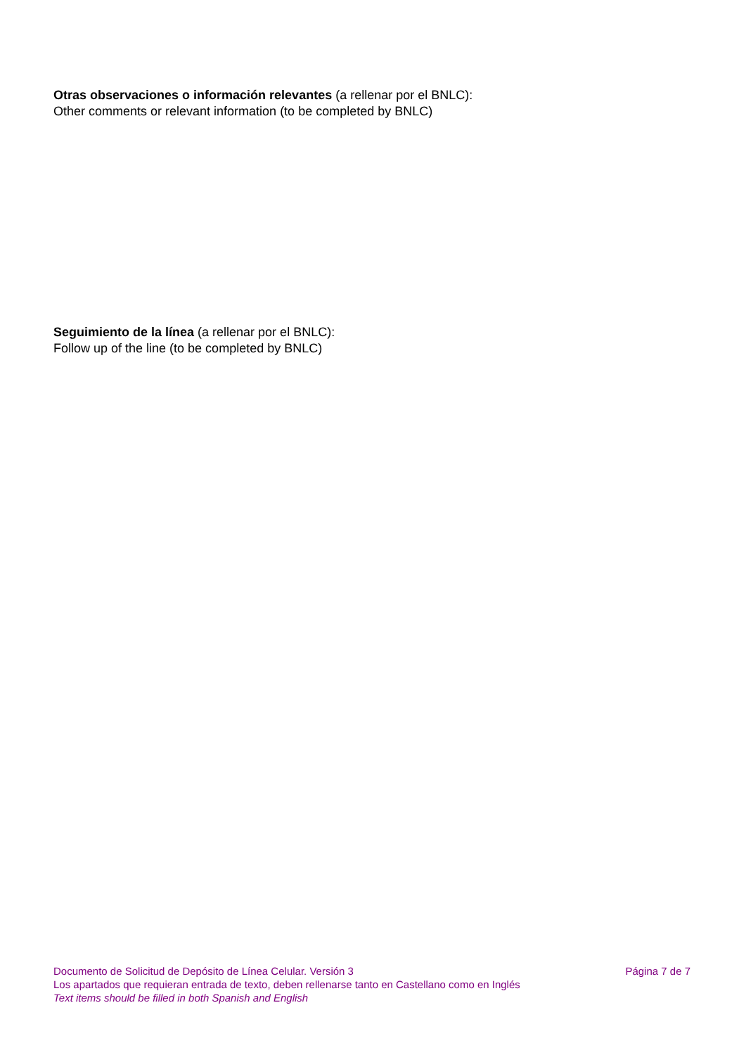Otras observaciones o información relevantes (a rellenar por el BNLC):
Other comments or relevant information (to be completed by BNLC)
Seguimiento de la línea (a rellenar por el BNLC):
Follow up of the line (to be completed by BNLC)
Documento de Solicitud de Depósito de Línea Celular. Versión 3 Página 7 de 7
Los apartados que requieran entrada de texto, deben rellenarse tanto en Castellano como en Inglés
Text items should be filled in both Spanish and English